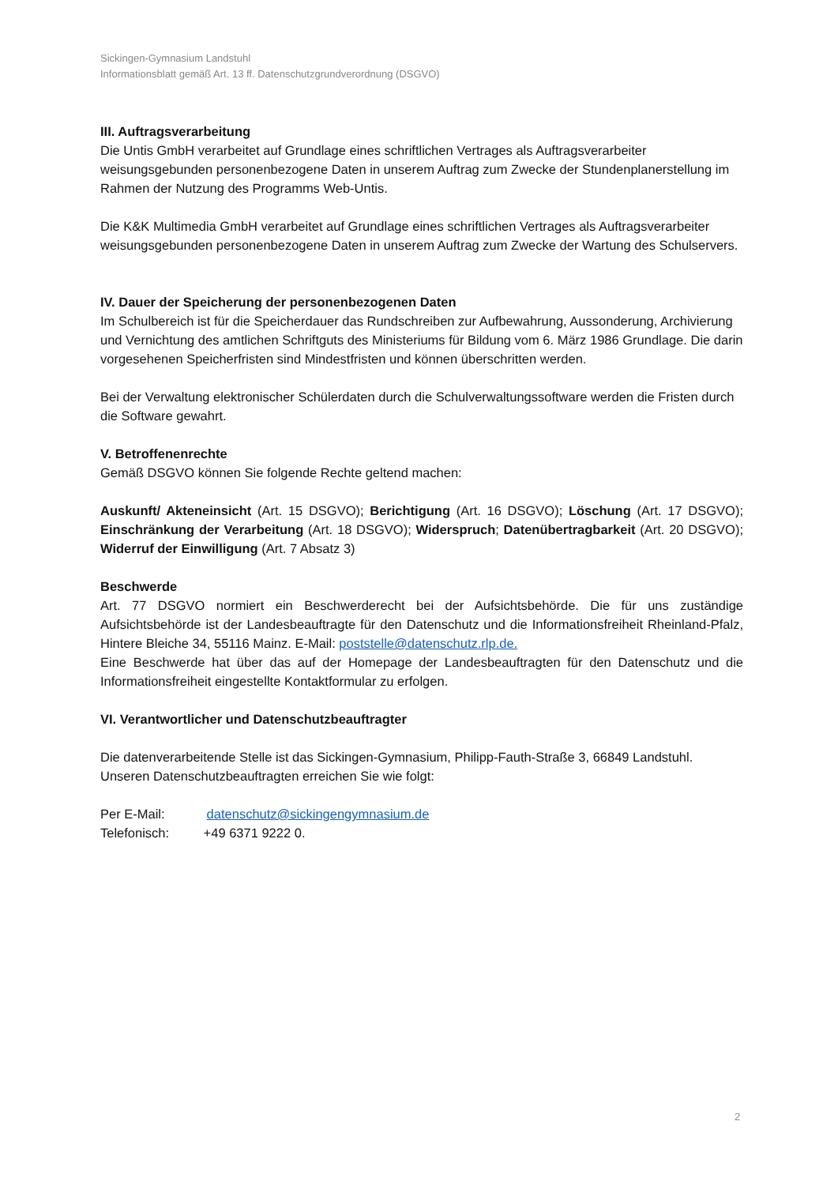Sickingen-Gymnasium Landstuhl
Informationsblatt gemäß Art. 13 ff. Datenschutzgrundverordnung (DSGVO)
III. Auftragsverarbeitung
Die Untis GmbH verarbeitet auf Grundlage eines schriftlichen Vertrages als Auftragsverarbeiter weisungsgebunden personenbezogene Daten in unserem Auftrag zum Zwecke der Stundenplanerstellung im Rahmen der Nutzung des Programms Web-Untis.
Die K&K Multimedia GmbH verarbeitet auf Grundlage eines schriftlichen Vertrages als Auftragsverarbeiter weisungsgebunden personenbezogene Daten in unserem Auftrag zum Zwecke der Wartung des Schulservers.
IV. Dauer der Speicherung der personenbezogenen Daten
Im Schulbereich ist für die Speicherdauer das Rundschreiben zur Aufbewahrung, Aussonderung, Archivierung und Vernichtung des amtlichen Schriftguts des Ministeriums für Bildung vom 6. März 1986 Grundlage. Die darin vorgesehenen Speicherfristen sind Mindestfristen und können überschritten werden.
Bei der Verwaltung elektronischer Schülerdaten durch die Schulverwaltungssoftware werden die Fristen durch die Software gewahrt.
V. Betroffenenrechte
Gemäß DSGVO können Sie folgende Rechte geltend machen:
Auskunft/ Akteneinsicht (Art. 15 DSGVO); Berichtigung (Art. 16 DSGVO); Löschung (Art. 17 DSGVO); Einschränkung der Verarbeitung (Art. 18 DSGVO); Widerspruch; Datenübertragbarkeit (Art. 20 DSGVO); Widerruf der Einwilligung (Art. 7 Absatz 3)
Beschwerde
Art. 77 DSGVO normiert ein Beschwerderecht bei der Aufsichtsbehörde. Die für uns zuständige Aufsichtsbehörde ist der Landesbeauftragte für den Datenschutz und die Informationsfreiheit Rheinland-Pfalz, Hintere Bleiche 34, 55116 Mainz. E-Mail: poststelle@datenschutz.rlp.de.
Eine Beschwerde hat über das auf der Homepage der Landesbeauftragten für den Datenschutz und die Informationsfreiheit eingestellte Kontaktformular zu erfolgen.
VI. Verantwortlicher und Datenschutzbeauftragter
Die datenverarbeitende Stelle ist das Sickingen-Gymnasium, Philipp-Fauth-Straße 3, 66849 Landstuhl. Unseren Datenschutzbeauftragten erreichen Sie wie folgt:
Per E-Mail: datenschutz@sickingengymnasium.de
Telefonisch: +49 6371 9222 0.
2